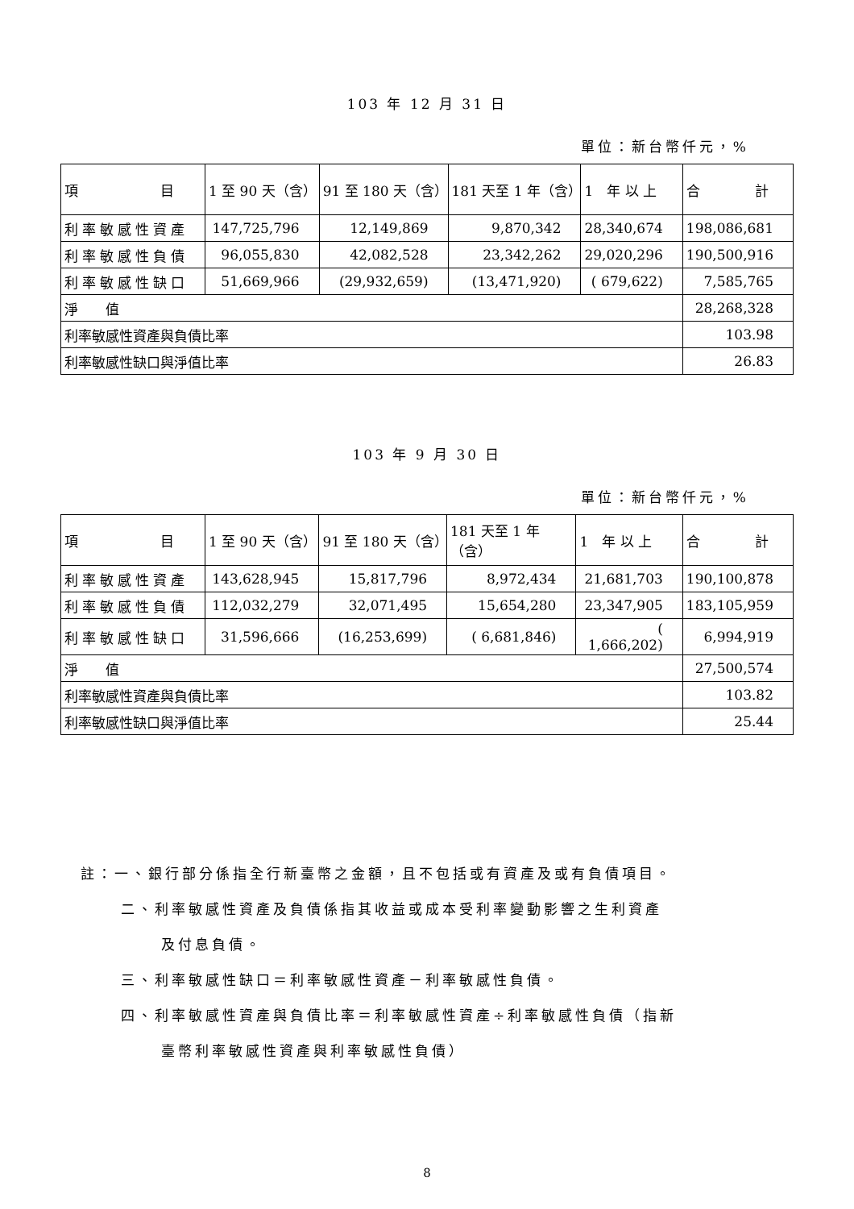103 年 12 月 31 日
單位：新台幣仟元，%
| 項 目 | 1 至 90 天（含） | 91 至 180 天（含） | 181 天至 1 年（含） | 1 年 以 上 | 合 計 |
| --- | --- | --- | --- | --- | --- |
| 利率敏感性資產 | 147,725,796 | 12,149,869 | 9,870,342 | 28,340,674 | 198,086,681 |
| 利率敏感性負債 | 96,055,830 | 42,082,528 | 23,342,262 | 29,020,296 | 190,500,916 |
| 利率敏感性缺口 | 51,669,966 | (29,932,659) | (13,471,920) | ( 679,622) | 7,585,765 |
| 淨 值 | | | | | 28,268,328 |
| 利率敏感性資產與負債比率 | | | | | 103.98 |
| 利率敏感性缺口與淨值比率 | | | | | 26.83 |
103 年 9 月 30 日
單位：新台幣仟元，%
| 項 目 | 1 至 90 天（含） | 91 至 180 天（含） | 181 天至 1 年（含） | 1 年 以 上 | 合 計 |
| --- | --- | --- | --- | --- | --- |
| 利率敏感性資產 | 143,628,945 | 15,817,796 | 8,972,434 | 21,681,703 | 190,100,878 |
| 利率敏感性負債 | 112,032,279 | 32,071,495 | 15,654,280 | 23,347,905 | 183,105,959 |
| 利率敏感性缺口 | 31,596,666 | (16,253,699) | ( 6,681,846) | ( 1,666,202) | 6,994,919 |
| 淨 值 | | | | | 27,500,574 |
| 利率敏感性資產與負債比率 | | | | | 103.82 |
| 利率敏感性缺口與淨值比率 | | | | | 25.44 |
註：一、銀行部分係指全行新臺幣之金額，且不包括或有資產及或有負債項目。
二、利率敏感性資產及負債係指其收益或成本受利率變動影響之生利資產
及付息負債。
三、利率敏感性缺口＝利率敏感性資產－利率敏感性負債。
四、利率敏感性資產與負債比率＝利率敏感性資產÷利率敏感性負債（指新
臺幣利率敏感性資產與利率敏感性負債）
8